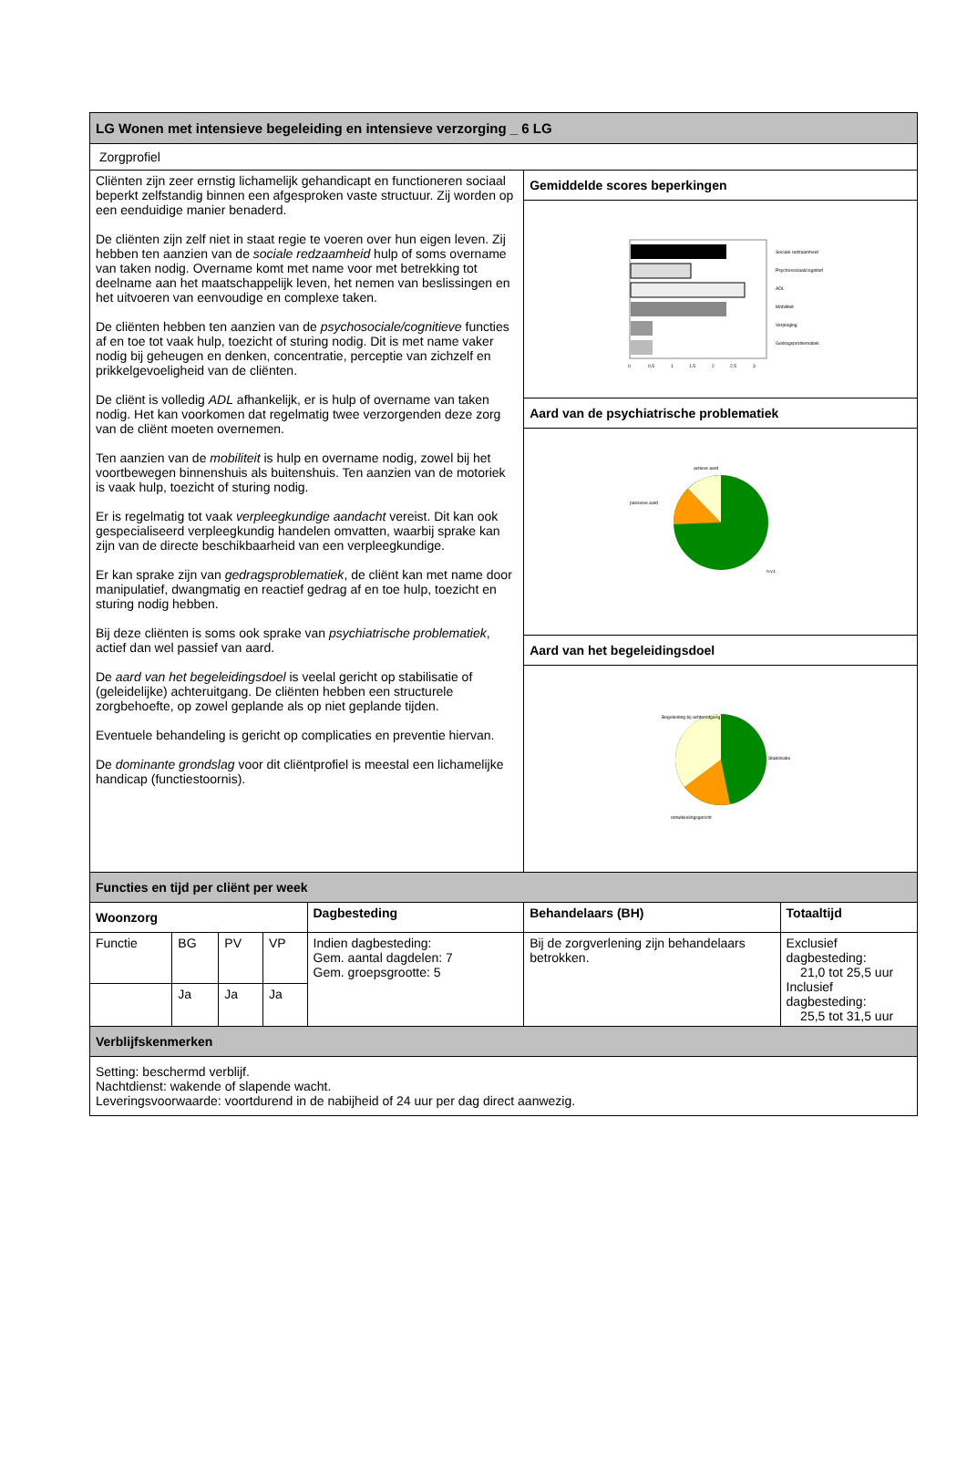| LG Wonen met intensieve begeleiding en intensieve verzorging _ 6 LG | | | | | | |
| Zorgprofiel | | | | | | |
| Cliënten zijn zeer ernstig lichamelijk gehandicapt en functioneren sociaal beperkt zelfstandig binnen een afgesproken vaste structuur. Zij worden op een eenduidige manier benaderd. De cliënten zijn zelf niet in staat regie te voeren over hun eigen leven. Zij hebben ten aanzien van de sociale redzaamheid hulp of soms overname van taken nodig. Overname komt met name voor met betrekking tot deelname aan het maatschappelijk leven, het nemen van beslissingen en het uitvoeren van eenvoudige en complexe taken. De cliënten hebben ten aanzien van de psychosociale/cognitieve functies af en toe tot vaak hulp, toezicht of sturing nodig. Dit is met name vaker nodig bij geheugen en denken, concentratie, perceptie van zichzelf en prikkelgevoeligheid van de cliënten. De cliënt is volledig ADL afhankelijk, er is hulp of overname van taken nodig. Het kan voorkomen dat regelmatig twee verzorgenden deze zorg van de cliënt moeten overnemen. Ten aanzien van de mobiliteit is hulp en overname nodig, zowel bij het voortbewegen binnenshuis als buitenshuis. Ten aanzien van de motoriek is vaak hulp, toezicht of sturing nodig. Er is regelmatig tot vaak verpleegkundige aandacht vereist. Dit kan ook gespecialiseerd verpleegkundig handelen omvatten, waarbij sprake kan zijn van de directe beschikbaarheid van een verpleegkundige. Er kan sprake zijn van gedragsproblematiek , de cliënt kan met name door manipulatief, dwangmatig en reactief gedrag af en toe hulp, toezicht en sturing nodig hebben. Bij deze cliënten is soms ook sprake van psychiatrische problematiek , actief dan wel passief van aard. De aard van het begeleidingsdoel is veelal gericht op stabilisatie of (geleidelijke) achteruitgang. De cliënten hebben een structurele zorgbehoefte, op zowel geplande als op niet geplande tijden. Eventuele behandeling is gericht op complicaties en preventie hiervan. De dominante grondslag voor dit cliëntprofiel is meestal een lichamelijke handicap (functiestoornis). | | | | | Gemiddelde scores beperkingen | |
| | | | | | Sociale redzaamheid Psychosociaal/cognitief ADL Mobiliteit Verpleging Gedragsproblematiek 0 0,5 1 1,5 2 2,5 3 | |
| | | | | | Aard van de psychiatrische problematiek | |
| | | | | | actieve aard passieve aard n.v.t. | |
| | | | | | Aard van het begeleidingsdoel | |
| | | | | | Begeleiding bij achteruitgang Stabilisatie ontwikkelingsgericht | |
| Functies en tijd per cliënt per week | | | | | | |
| Woonzorg | | | | Dagbesteding | Behandelaars (BH) | Totaaltijd |
| Functie | BG | PV | VP | Indien dagbesteding: Gem. aantal dagdelen: 7 Gem. groepsgrootte: 5 | Bij de zorgverlening zijn behandelaars betrokken. | Exclusief dagbesteding: 21,0 tot 25,5 uur Inclusief dagbesteding: 25,5 tot 31,5 uur |
| | Ja | Ja | Ja | | | |
| Verblijfskenmerken | | | | | | |
| Setting: beschermd verblijf. Nachtdienst: wakende of slapende wacht. Leveringsvoorwaarde: voortdurend in de nabijheid of 24 uur per dag direct aanwezig. | | | | | | |